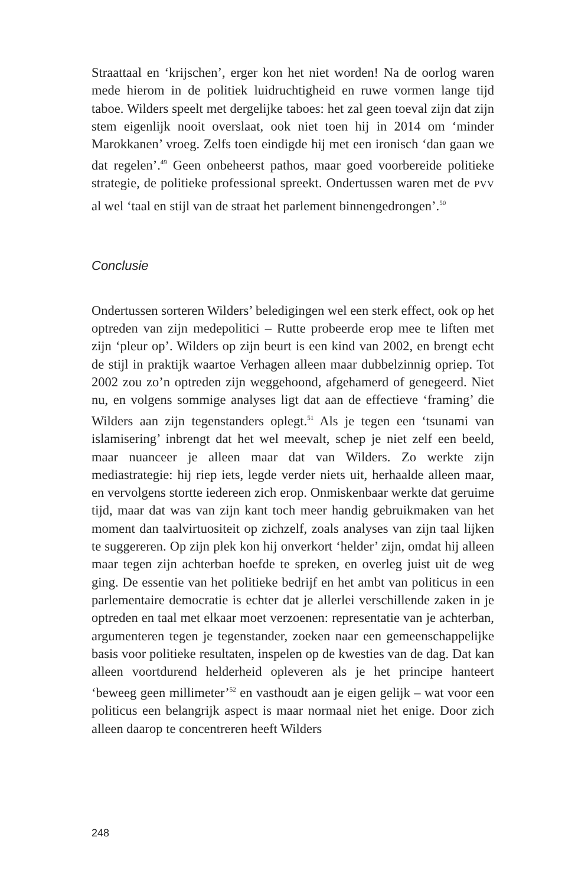Straattaal en ‘krijschen’, erger kon het niet worden! Na de oorlog waren mede hierom in de politiek luidruchtigheid en ruwe vormen lange tijd taboe. Wilders speelt met dergelijke taboes: het zal geen toeval zijn dat zijn stem eigenlijk nooit overslaat, ook niet toen hij in 2014 om ‘minder Marokkanen’ vroeg. Zelfs toen eindigde hij met een ironisch ‘dan gaan we dat regelen’.<sup>49</sup> Geen onbeheerst pathos, maar goed voorbereide politieke strategie, de politieke professional spreekt. Ondertussen waren met de PVV al wel ‘taal en stijl van de straat het parlement binnengedrongen’.<sup>50</sup>
Conclusie
Ondertussen sorteren Wilders’ beledigingen wel een sterk effect, ook op het optreden van zijn medepolitici – Rutte probeerde erop mee te liften met zijn ‘pleur op’. Wilders op zijn beurt is een kind van 2002, en brengt echt de stijl in praktijk waartoe Verhagen alleen maar dubbelzinnig opriep. Tot 2002 zou zo’n optreden zijn weggehoond, afgehamerd of genegeerd. Niet nu, en volgens sommige analyses ligt dat aan de effectieve ‘framing’ die Wilders aan zijn tegenstanders oplegt.<sup>51</sup> Als je tegen een ‘tsunami van islamisering’ inbrengt dat het wel meevalt, schep je niet zelf een beeld, maar nuanceer je alleen maar dat van Wilders. Zo werkte zijn mediastrategie: hij riep iets, legde verder niets uit, herhaalde alleen maar, en vervolgens stortte iedereen zich erop. Onmiskenbaar werkte dat geruime tijd, maar dat was van zijn kant toch meer handig gebruikmaken van het moment dan taalvirtuositeit op zichzelf, zoals analyses van zijn taal lijken te suggereren. Op zijn plek kon hij onverkort ‘helder’ zijn, omdat hij alleen maar tegen zijn achterban hoefde te spreken, en overleg juist uit de weg ging. De essentie van het politieke bedrijf en het ambt van politicus in een parlementaire democratie is echter dat je allerlei verschillende zaken in je optreden en taal met elkaar moet verzoenen: representatie van je achterban, argumenteren tegen je tegenstander, zoeken naar een gemeenschappelijke basis voor politieke resultaten, inspelen op de kwesties van de dag. Dat kan alleen voortdurend helderheid opleveren als je het principe hanteert ‘beweeg geen millimeter’<sup>52</sup> en vasthoudt aan je eigen gelijk – wat voor een politicus een belangrijk aspect is maar normaal niet het enige. Door zich alleen daarop te concentreren heeft Wilders
248